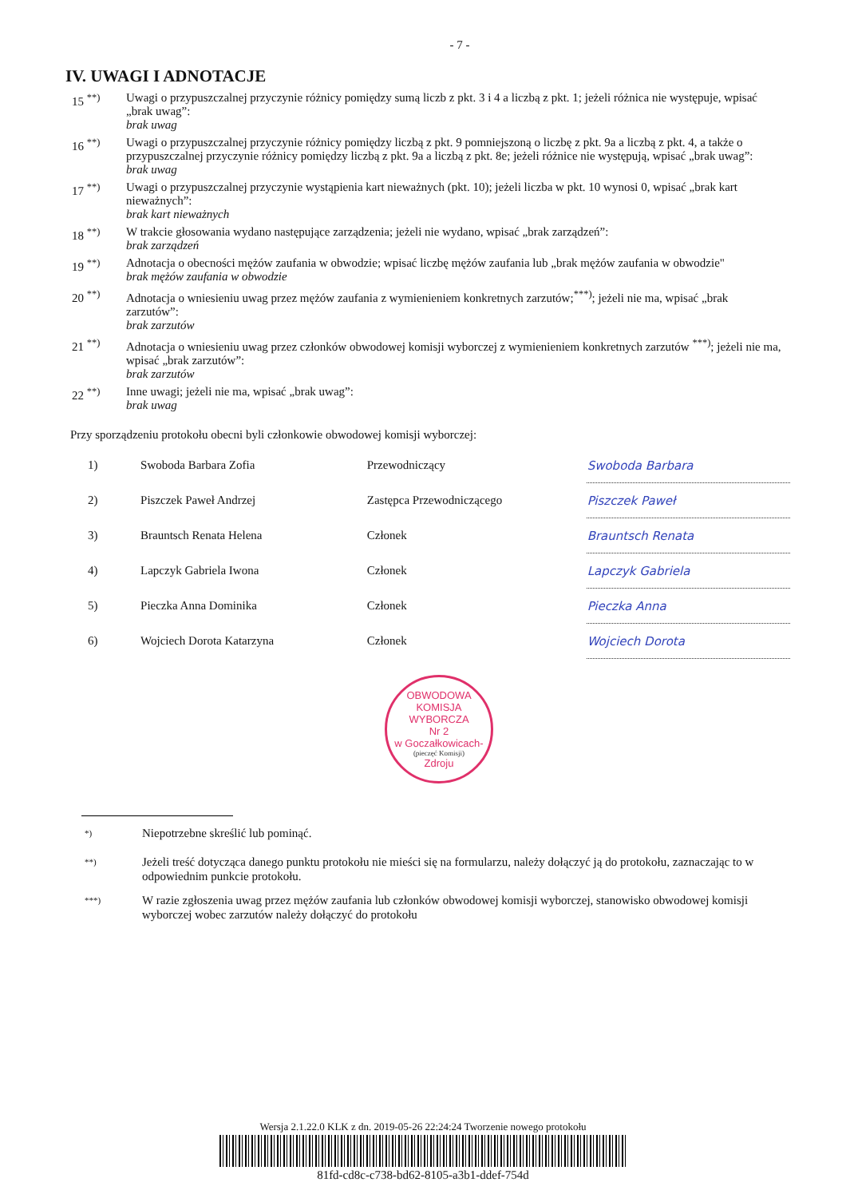- 7 -
IV. UWAGI I ADNOTACJE
15 <sup>**)</sup> Uwagi o przypuszczalnej przyczynie różnicy pomiędzy sumą liczb z pkt. 3 i 4 a liczbą z pkt. 1; jeżeli różnica nie występuje, wpisać „brak uwag”:
brak uwag
16 <sup>**)</sup> Uwagi o przypuszczalnej przyczynie różnicy pomiędzy liczbą z pkt. 9 pomniejszoną o liczbę z pkt. 9a a liczbą z pkt. 4, a także o przypuszczalnej przyczynie różnicy pomiędzy liczbą z pkt. 9a a liczbą z pkt. 8e; jeżeli różnice nie występują, wpisać „brak uwag”:
brak uwag
17 <sup>**)</sup> Uwagi o przypuszczalnej przyczynie wystąpienia kart nieważnych (pkt. 10); jeżeli liczba w pkt. 10 wynosi 0, wpisać „brak kart nieważnych”:
brak kart nieważnych
18 <sup>**)</sup> W trakcie głosowania wydano następujące zarządzenia; jeżeli nie wydano, wpisać „brak zarządzeń”:
brak zarządzeń
19 <sup>**)</sup> Adnotacja o obecności mężów zaufania w obwodzie; wpisać liczbę mężów zaufania lub „brak mężów zaufania w obwodzie"
brak mężów zaufania w obwodzie
20 <sup>**)</sup> Adnotacja o wniesieniu uwag przez mężów zaufania z wymienieniem konkretnych zarzutów;<sup>***)</sup>; jeżeli nie ma, wpisać „brak zarzutów”:
brak zarzutów
21 <sup>**)</sup> Adnotacja o wniesieniu uwag przez członków obwodowej komisji wyborczej z wymienieniem konkretnych zarzutów <sup>***)</sup>; jeżeli nie ma, wpisać „brak zarzutów”:
brak zarzutów
22 <sup>**)</sup> Inne uwagi; jeżeli nie ma, wpisać „brak uwag”:
brak uwag
Przy sporządzeniu protokołu obecni byli członkowie obwodowej komisji wyborczej:
| 1) | Swoboda Barbara Zofia | Przewodniczący | Swoboda Barbara |
| 2) | Piszczek Paweł Andrzej | Zastępca Przewodniczącego | Piszczek Paweł |
| 3) | Brauntsch Renata Helena | Członek | Brauntsch Renata |
| 4) | Lapczyk Gabriela Iwona | Członek | Lapczyk Gabriela |
| 5) | Pieczka Anna Dominika | Członek | Pieczka Anna |
| 6) | Wojciech Dorota Katarzyna | Członek | Wojciech Dorota |
OBWODOWA KOMISJA WYBORCZA
Nr 2
w Goczałkowicach-
(pieczęć Komisji)
Zdroju
*)
Niepotrzebne skreślić lub pominąć.
**)
Jeżeli treść dotycząca danego punktu protokołu nie mieści się na formularzu, należy dołączyć ją do protokołu, zaznaczając to w odpowiednim punkcie protokołu.
***)
W razie zgłoszenia uwag przez mężów zaufania lub członków obwodowej komisji wyborczej, stanowisko obwodowej komisji wyborczej wobec zarzutów należy dołączyć do protokołu
Wersja 2.1.22.0 KLK z dn. 2019-05-26 22:24:24 Tworzenie nowego protokołu
81fd-cd8c-c738-bd62-8105-a3b1-ddef-754d